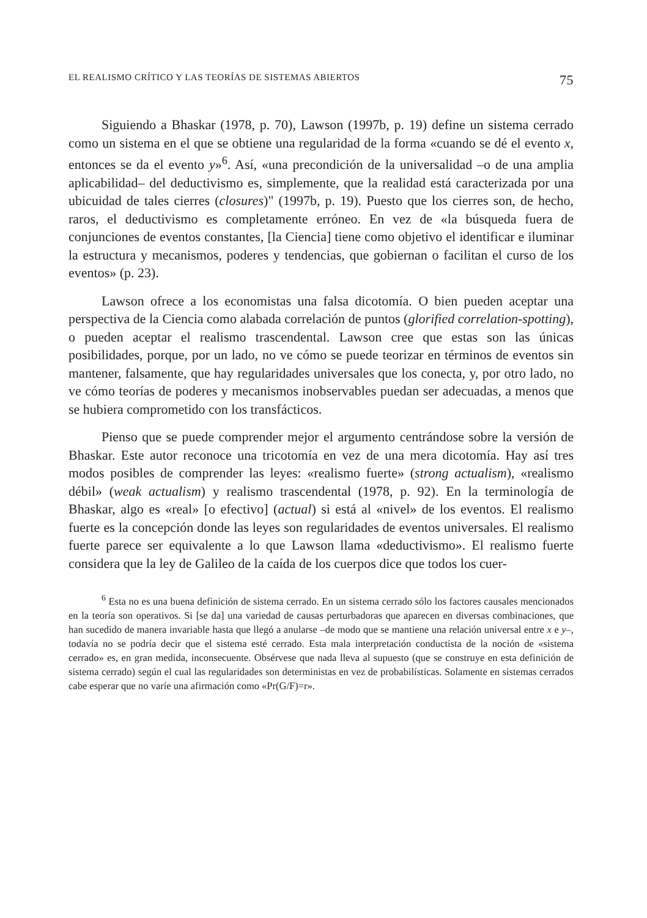EL REALISMO CRÍTICO Y LAS TEORÍAS DE SISTEMAS ABIERTOS 75
Siguiendo a Bhaskar (1978, p. 70), Lawson (1997b, p. 19) define un sistema cerrado como un sistema en el que se obtiene una regularidad de la forma «cuando se dé el evento x, entonces se da el evento y»<sup>6</sup>. Así, «una precondición de la universalidad –o de una amplia aplicabilidad– del deductivismo es, simplemente, que la realidad está caracterizada por una ubicuidad de tales cierres (closures)" (1997b, p. 19). Puesto que los cierres son, de hecho, raros, el deductivismo es completamente erróneo. En vez de «la búsqueda fuera de conjunciones de eventos constantes, [la Ciencia] tiene como objetivo el identificar e iluminar la estructura y mecanismos, poderes y tendencias, que gobiernan o facilitan el curso de los eventos» (p. 23).
Lawson ofrece a los economistas una falsa dicotomía. O bien pueden aceptar una perspectiva de la Ciencia como alabada correlación de puntos (glorified correlation-spotting), o pueden aceptar el realismo trascendental. Lawson cree que estas son las únicas posibilidades, porque, por un lado, no ve cómo se puede teorizar en términos de eventos sin mantener, falsamente, que hay regularidades universales que los conecta, y, por otro lado, no ve cómo teorías de poderes y mecanismos inobservables puedan ser adecuadas, a menos que se hubiera comprometido con los transfácticos.
Pienso que se puede comprender mejor el argumento centrándose sobre la versión de Bhaskar. Este autor reconoce una tricotomía en vez de una mera dicotomía. Hay así tres modos posibles de comprender las leyes: «realismo fuerte» (strong actualism), «realismo débil» (weak actualism) y realismo trascendental (1978, p. 92). En la terminología de Bhaskar, algo es «real» [o efectivo] (actual) si está al «nivel» de los eventos. El realismo fuerte es la concepción donde las leyes son regularidades de eventos universales. El realismo fuerte parece ser equivalente a lo que Lawson llama «deductivismo». El realismo fuerte considera que la ley de Galileo de la caída de los cuerpos dice que todos los cuer-
<sup>6</sup> Esta no es una buena definición de sistema cerrado. En un sistema cerrado sólo los factores causales mencionados en la teoría son operativos. Si [se da] una variedad de causas perturbadoras que aparecen en diversas combinaciones, que han sucedido de manera invariable hasta que llegó a anularse –de modo que se mantiene una relación universal entre x e y–, todavía no se podría decir que el sistema esté cerrado. Esta mala interpretación conductista de la noción de «sistema cerrado» es, en gran medida, inconsecuente. Obsérvese que nada lleva al supuesto (que se construye en esta definición de sistema cerrado) según el cual las regularidades son deterministas en vez de probabilísticas. Solamente en sistemas cerrados cabe esperar que no varíe una afirmación como «Pr(G/F)=r».